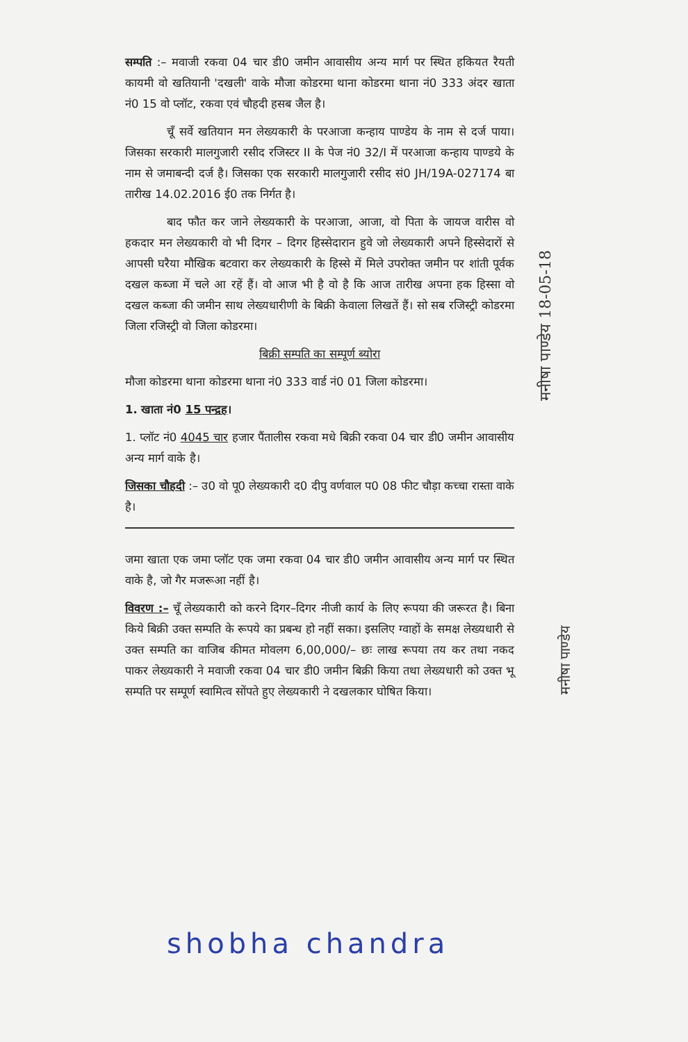सम्पति :– मवाजी रकवा 04 चार डी0 जमीन आवासीय अन्य मार्ग पर स्थित हकियत रैयती कायमी वो खतियानी 'दखली' वाके मौजा कोडरमा थाना कोडरमा थाना नं0 333 अंदर खाता नं0 15 वो प्लॉट, रकवा एवं चौहदी हसब जैल है।
चूँ सर्वे खतियान मन लेख्यकारी के परआजा कन्हाय पाण्डेय के नाम से दर्ज पाया। जिसका सरकारी मालगुजारी रसीद रजिस्टर II के पेज नं0 32/I में परआजा कन्हाय पाण्डये के नाम से जमाबन्दी दर्ज है। जिसका एक सरकारी मालगुजारी रसीद सं0 JH/19A-027174 बा तारीख 14.02.2016 ई0 तक निर्गत है।
बाद फौत कर जाने लेख्यकारी के परआजा, आजा, वो पिता के जायज वारीस वो हकदार मन लेख्यकारी वो भी दिगर – दिगर हिस्सेदारान हुवे जो लेख्यकारी अपने हिस्सेदारों से आपसी घरैया मौखिक बटवारा कर लेख्यकारी के हिस्से में मिले उपरोक्त जमीन पर शांती पूर्वक दखल कब्जा में चले आ रहें हैं। वो आज भी है वो है कि आज तारीख अपना हक हिस्सा वो दखल कब्जा की जमीन साथ लेख्यधारीणी के बिक्री केवाला लिखतें हैं। सो सब रजिस्ट्री कोडरमा जिला रजिस्ट्री वो जिला कोडरमा।
बिक्री सम्पति का सम्पूर्ण ब्योरा
मौजा कोडरमा थाना कोडरमा थाना नं0 333 वार्ड नं0 01 जिला कोडरमा।
1. खाता नं0 15 पन्द्रह।
1. प्लॉट नं0 4045 चार हजार पैंतालीस रकवा मधे बिक्री रकवा 04 चार डी0 जमीन आवासीय अन्य मार्ग वाके है।
जिसका चौहदी :– उ0 वो पू0 लेख्यकारी द0 दीपु वर्णवाल प0 08 फीट चौड़ा कच्चा रास्ता वाके है।
जमा खाता एक जमा प्लॉट एक जमा रकवा 04 चार डी0 जमीन आवासीय अन्य मार्ग पर स्थित वाके है, जो गैर मजरूआ नहीं है।
विवरण :– चूँ लेख्यकारी को करने दिगर–दिगर नीजी कार्य के लिए रूपया की जरूरत है। बिना किये बिक्री उक्त सम्पति के रूपये का प्रबन्ध हो नहीं सका। इसलिए ग्वाहों के समक्ष लेख्यधारी से उक्त सम्पति का वाजिब कीमत मोवलग 6,00,000/– छः लाख रूपया तय कर तथा नकद पाकर लेख्यकारी ने मवाजी रकवा 04 चार डी0 जमीन बिक्री किया तथा लेख्यधारी को उक्त भू सम्पति पर सम्पूर्ण स्वामित्व सोंपते हुए लेख्यकारी ने दखलकार घोषित किया।
मनीषा पाण्डेय 18-05-18
मनीषा पाण्डेय
shobha chandra